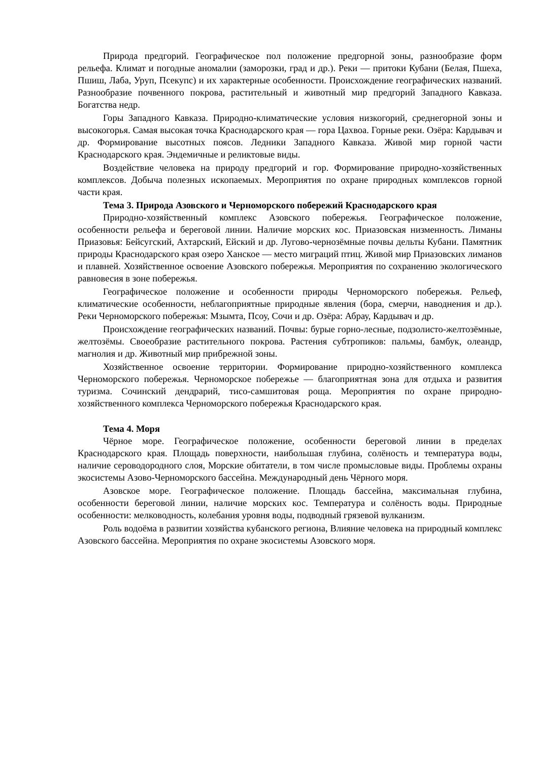Природа предгорий. Географическое пол положение предгорной зоны, разнообразие форм рельефа. Климат и погодные аномалии (заморозки, град и др.). Реки — притоки Кубани (Белая, Пшеха, Пшиш, Лаба, Уруп, Псекупс) и их характерные особенности. Происхождение географических названий. Разнообразие почвенного покрова, растительный и животный мир предгорий Западного Кавказа. Богатства недр.
Горы Западного Кавказа. Природно-климатические условия низкогорий, среднегорной зоны и высокогорья. Самая высокая точка Краснодарского края — гора Цахвоа. Горные реки. Озёра: Кардывач и др. Формирование высотных поясов. Ледники Западного Кавказа. Живой мир горной части Краснодарского края. Эндемичные и реликтовые виды.
Воздействие человека на природу предгорий и гор. Формирование природно-хозяйственных комплексов. Добыча полезных ископаемых. Мероприятия по охране природных комплексов горной части края.
Тема 3. Природа Азовского и Черноморского побережий Краснодарского края
Природно-хозяйственный комплекс Азовского побережья. Географическое положение, особенности рельефа и береговой линии. Наличие морских кос. Приазовская низменность. Лиманы Приазовья: Бейсугский, Ахтарский, Ейский и др. Лугово-чернозёмные почвы дельты Кубани. Памятник природы Краснодарского края озеро Ханское — место миграций птиц. Живой мир Приазовских лиманов и плавней. Хозяйственное освоение Азовского побережья. Мероприятия по сохранению экологического равновесия в зоне побережья.
Географическое положение и особенности природы Черноморского побережья. Рельеф, климатические особенности, неблагоприятные природные явления (бора, смерчи, наводнения и др.). Реки Черноморского побережья: Мзымта, Псоу, Сочи и др. Озёра: Абрау, Кардывач и др.
Происхождение географических названий. Почвы: бурые горно-лесные, подзолисто-желтозёмные, желтозёмы. Своеобразие растительного покрова. Растения субтропиков: пальмы, бамбук, олеандр, магнолия и др. Животный мир прибрежной зоны.
Хозяйственное освоение территории. Формирование природно-хозяйственного комплекса Черноморского побережья. Черноморское побережье — благоприятная зона для отдыха и развития туризма. Сочинский дендрарий, тисо-самшитовая роща. Мероприятия по охране природно-хозяйственного комплекса Черноморского побережья Краснодарского края.
Тема 4. Моря
Чёрное море. Географическое положение, особенности береговой линии в пределах Краснодарского края. Площадь поверхности, наибольшая глубина, солёность и температура воды, наличие сероводородного слоя, Морские обитатели, в том числе промысловые виды. Проблемы охраны экосистемы Азово-Черноморского бассейна. Международный день Чёрного моря.
Азовское море. Географическое положение. Площадь бассейна, максимальная глубина, особенности береговой линии, наличие морских кос. Температура и солёность воды. Природные особенности: мелководность, колебания уровня воды, подводный грязевой вулканизм.
Роль водоёма в развитии хозяйства кубанского региона, Влияние человека на природный комплекс Азовского бассейна. Мероприятия по охране экосистемы Азовского моря.